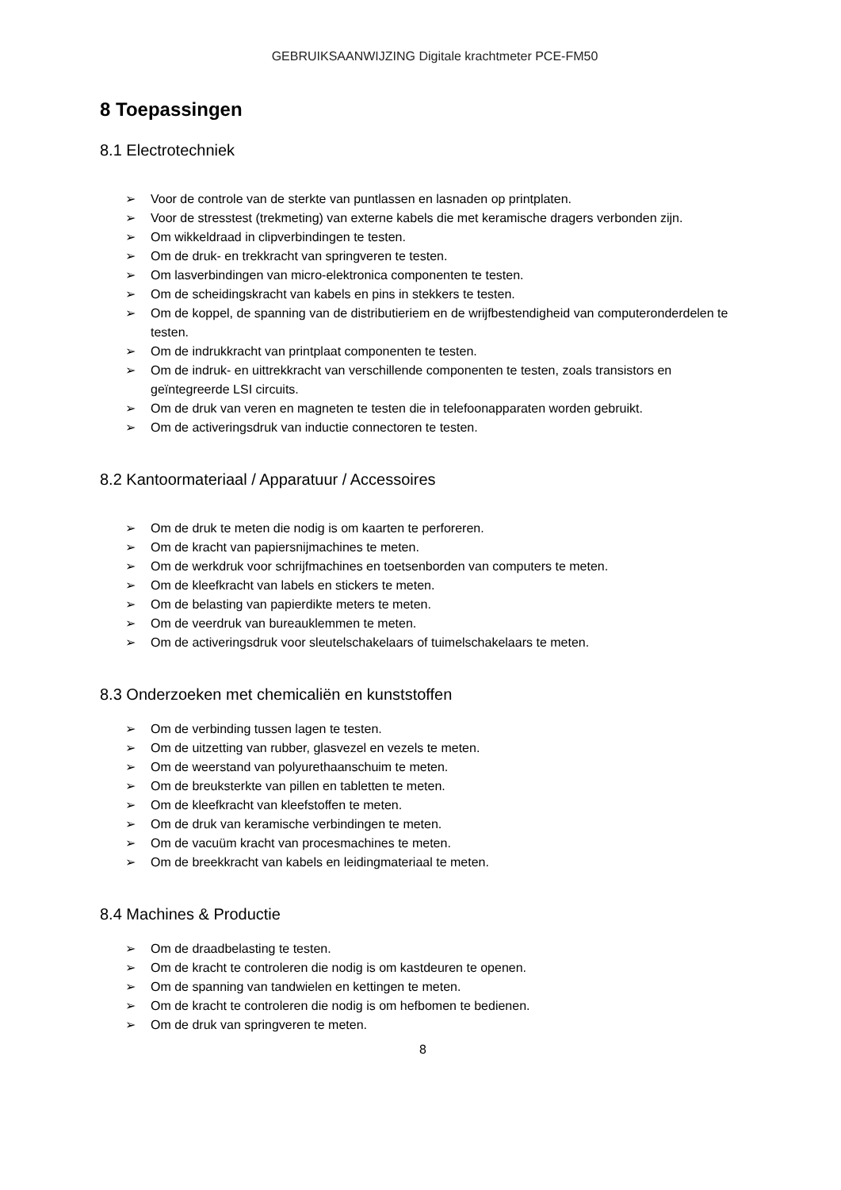GEBRUIKSAANWIJZING Digitale krachtmeter PCE-FM50
8 Toepassingen
8.1 Electrotechniek
➢ Voor de controle van de sterkte van puntlassen en lasnaden op printplaten.
➢ Voor de stresstest (trekmeting) van externe kabels die met keramische dragers verbonden zijn.
➢ Om wikkeldraad in clipverbindingen te testen.
➢ Om de druk- en trekkracht van springveren te testen.
➢ Om lasverbindingen van micro-elektronica componenten te testen.
➢ Om de scheidingskracht van kabels en pins in stekkers te testen.
➢ Om de koppel, de spanning van de distributieriem en de wrijfbestendigheid van computeronderdelen te testen.
➢ Om de indrukkracht van printplaat componenten te testen.
➢ Om de indruk- en uittrekkracht van verschillende componenten te testen, zoals transistors en geïntegreerde LSI circuits.
➢ Om de druk van veren en magneten te testen die in telefoonapparaten worden gebruikt.
➢ Om de activeringsdruk van inductie connectoren te testen.
8.2 Kantoormateriaal / Apparatuur / Accessoires
➢ Om de druk te meten die nodig is om kaarten te perforeren.
➢ Om de kracht van papiersnijmachines te meten.
➢ Om de werkdruk voor schrijfmachines en toetsenborden van computers te meten.
➢ Om de kleefkracht van labels en stickers te meten.
➢ Om de belasting van papierdikte meters te meten.
➢ Om de veerdruk van bureauklemmen te meten.
➢ Om de activeringsdruk voor sleutelschakelaars of tuimelschakelaars te meten.
8.3 Onderzoeken met chemicaliën en kunststoffen
➢ Om de verbinding tussen lagen te testen.
➢ Om de uitzetting van rubber, glasvezel en vezels te meten.
➢ Om de weerstand van polyurethaanschuim te meten.
➢ Om de breuksterkte van pillen en tabletten te meten.
➢ Om de kleefkracht van kleefstoffen te meten.
➢ Om de druk van keramische verbindingen te meten.
➢ Om de vacuüm kracht van procesmachines te meten.
➢ Om de breekkracht van kabels en leidingmateriaal te meten.
8.4 Machines & Productie
➢ Om de draadbelasting te testen.
➢ Om de kracht te controleren die nodig is om kastdeuren te openen.
➢ Om de spanning van tandwielen en kettingen te meten.
➢ Om de kracht te controleren die nodig is om hefbomen te bedienen.
➢ Om de druk van springveren te meten.
8